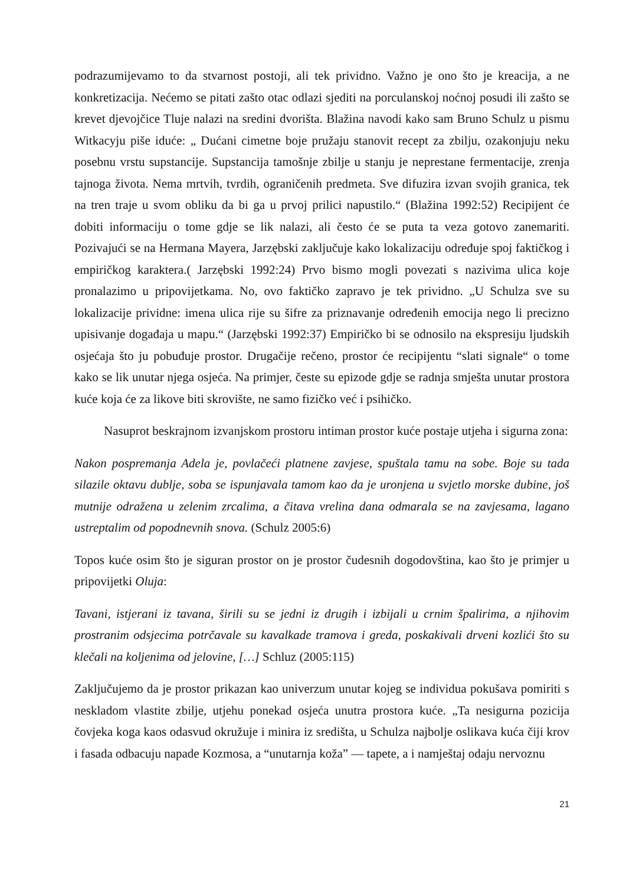podrazumijevamo to da stvarnost postoji, ali tek prividno. Važno je ono što je kreacija, a ne konkretizacija. Nećemo se pitati zašto otac odlazi sjediti na porculanskoj noćnoj posudi ili zašto se krevet djevojčice Tluje nalazi na sredini dvorišta. Blažina navodi kako sam Bruno Schulz u pismu Witkacyju piše iduće: „ Dućani cimetne boje pružaju stanovit recept za zbilju, ozakonjuju neku posebnu vrstu supstancije. Supstancija tamošnje zbilje u stanju je neprestane fermentacije, zrenja tajnoga života. Nema mrtvih, tvrdih, ograničenih predmeta. Sve difuzira izvan svojih granica, tek na tren traje u svom obliku da bi ga u prvoj prilici napustilo.“ (Blažina 1992:52) Recipijent će dobiti informaciju o tome gdje se lik nalazi, ali često će se puta ta veza gotovo zanemariti. Pozivajući se na Hermana Mayera, Jarzębski zaključuje kako lokalizaciju određuje spoj faktičkog i empiričkog karaktera.( Jarzębski 1992:24) Prvo bismo mogli povezati s nazivima ulica koje pronalazimo u pripovijetkama. No, ovo faktičko zapravo je tek prividno. „U Schulza sve su lokalizacije prividne: imena ulica rije su šifre za priznavanje određenih emocija nego li precizno upisivanje događaja u mapu.“ (Jarzębski 1992:37) Empiričko bi se odnosilo na ekspresiju ljudskih osjećaja što ju pobuđuje prostor. Drugačije rečeno, prostor će recipijentu “slati signale“ o tome kako se lik unutar njega osjeća. Na primjer, česte su epizode gdje se radnja smješta unutar prostora kuće koja će za likove biti skrovište, ne samo fizičko već i psihičko.
Nasuprot beskrajnom izvanjskom prostoru intiman prostor kuće postaje utjeha i sigurna zona:
Nakon pospremanja Adela je, povlačeći platnene zavjese, spuštala tamu na sobe. Boje su tada silazile oktavu dublje, soba se ispunjavala tamom kao da je uronjena u svjetlo morske dubine, još mutnije odražena u zelenim zrcalima, a čitava vrelina dana odmarala se na zavjesama, lagano ustreptalim od popodnevnih snova. (Schulz 2005:6)
Topos kuće osim što je siguran prostor on je prostor čudesnih dogodovština, kao što je primjer u pripovijetki Oluja:
Tavani, istjerani iz tavana, širili su se jedni iz drugih i izbijali u crnim špalirima, a njihovim prostranim odsjecima potrčavale su kavalkade tramova i greda, poskakivali drveni kozlići što su klečali na koljenima od jelovine, […] Schluz (2005:115)
Zaključujemo da je prostor prikazan kao univerzum unutar kojeg se individua pokušava pomiriti s neskladom vlastite zbilje, utjehu ponekad osjeća unutra prostora kuće. „Ta nesigurna pozicija čovjeka koga kaos odasvud okružuje i minira iz središta, u Schulza najbolje oslikava kuća čiji krov i fasada odbacuju napade Kozmosa, a “unutarnja koža” — tapete, a i namještaj odaju nervoznu
21